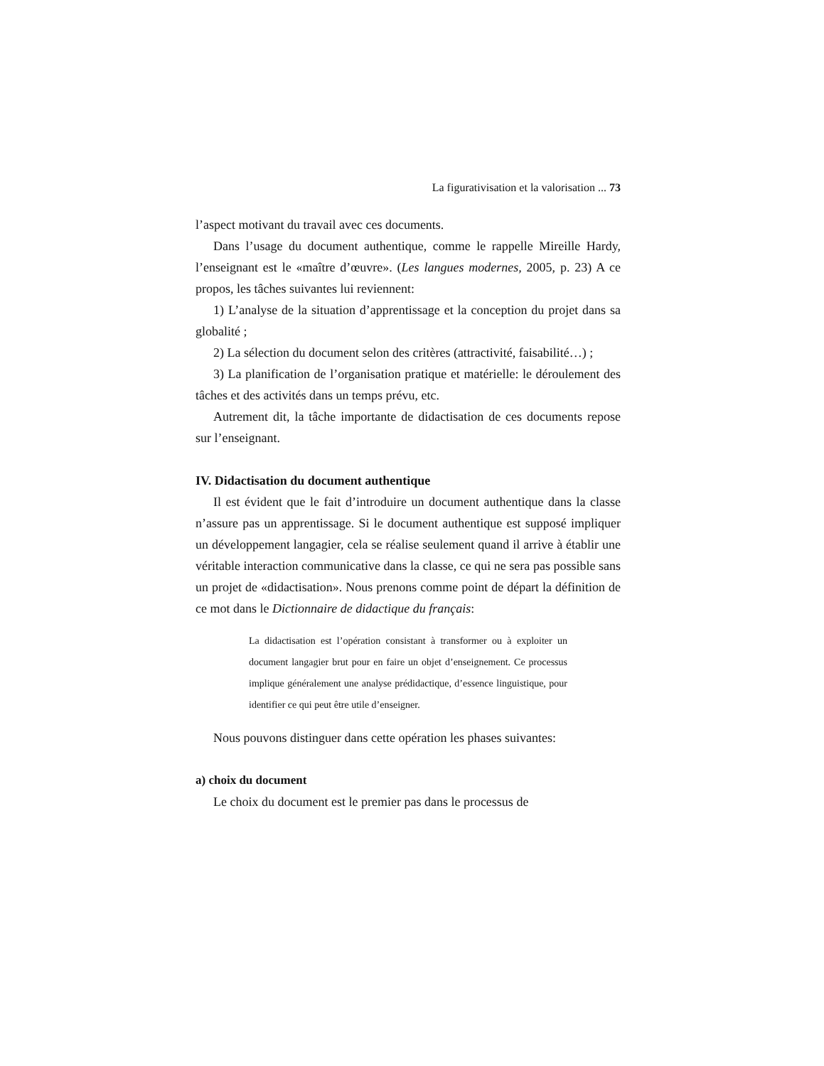La figurativisation et la valorisation ... 73
l’aspect motivant du travail avec ces documents.
Dans l’usage du document authentique, comme le rappelle Mireille Hardy, l’enseignant est le «maître d’œuvre». (Les langues modernes, 2005, p. 23) A ce propos, les tâches suivantes lui reviennent:
1) L’analyse de la situation d’apprentissage et la conception du projet dans sa globalité ;
2) La sélection du document selon des critères (attractivité, faisabilité…) ;
3) La planification de l’organisation pratique et matérielle: le déroulement des tâches et des activités dans un temps prévu, etc.
Autrement dit, la tâche importante de didactisation de ces documents repose sur l’enseignant.
IV. Didactisation du document authentique
Il est évident que le fait d’introduire un document authentique dans la classe n’assure pas un apprentissage. Si le document authentique est supposé impliquer un développement langagier, cela se réalise seulement quand il arrive à établir une véritable interaction communicative dans la classe, ce qui ne sera pas possible sans un projet de «didactisation». Nous prenons comme point de départ la définition de ce mot dans le Dictionnaire de didactique du français:
La didactisation est l’opération consistant à transformer ou à exploiter un document langagier brut pour en faire un objet d’enseignement. Ce processus implique généralement une analyse prédidactique, d’essence linguistique, pour identifier ce qui peut être utile d’enseigner.
Nous pouvons distinguer dans cette opération les phases suivantes:
a) choix du document
Le choix du document est le premier pas dans le processus de